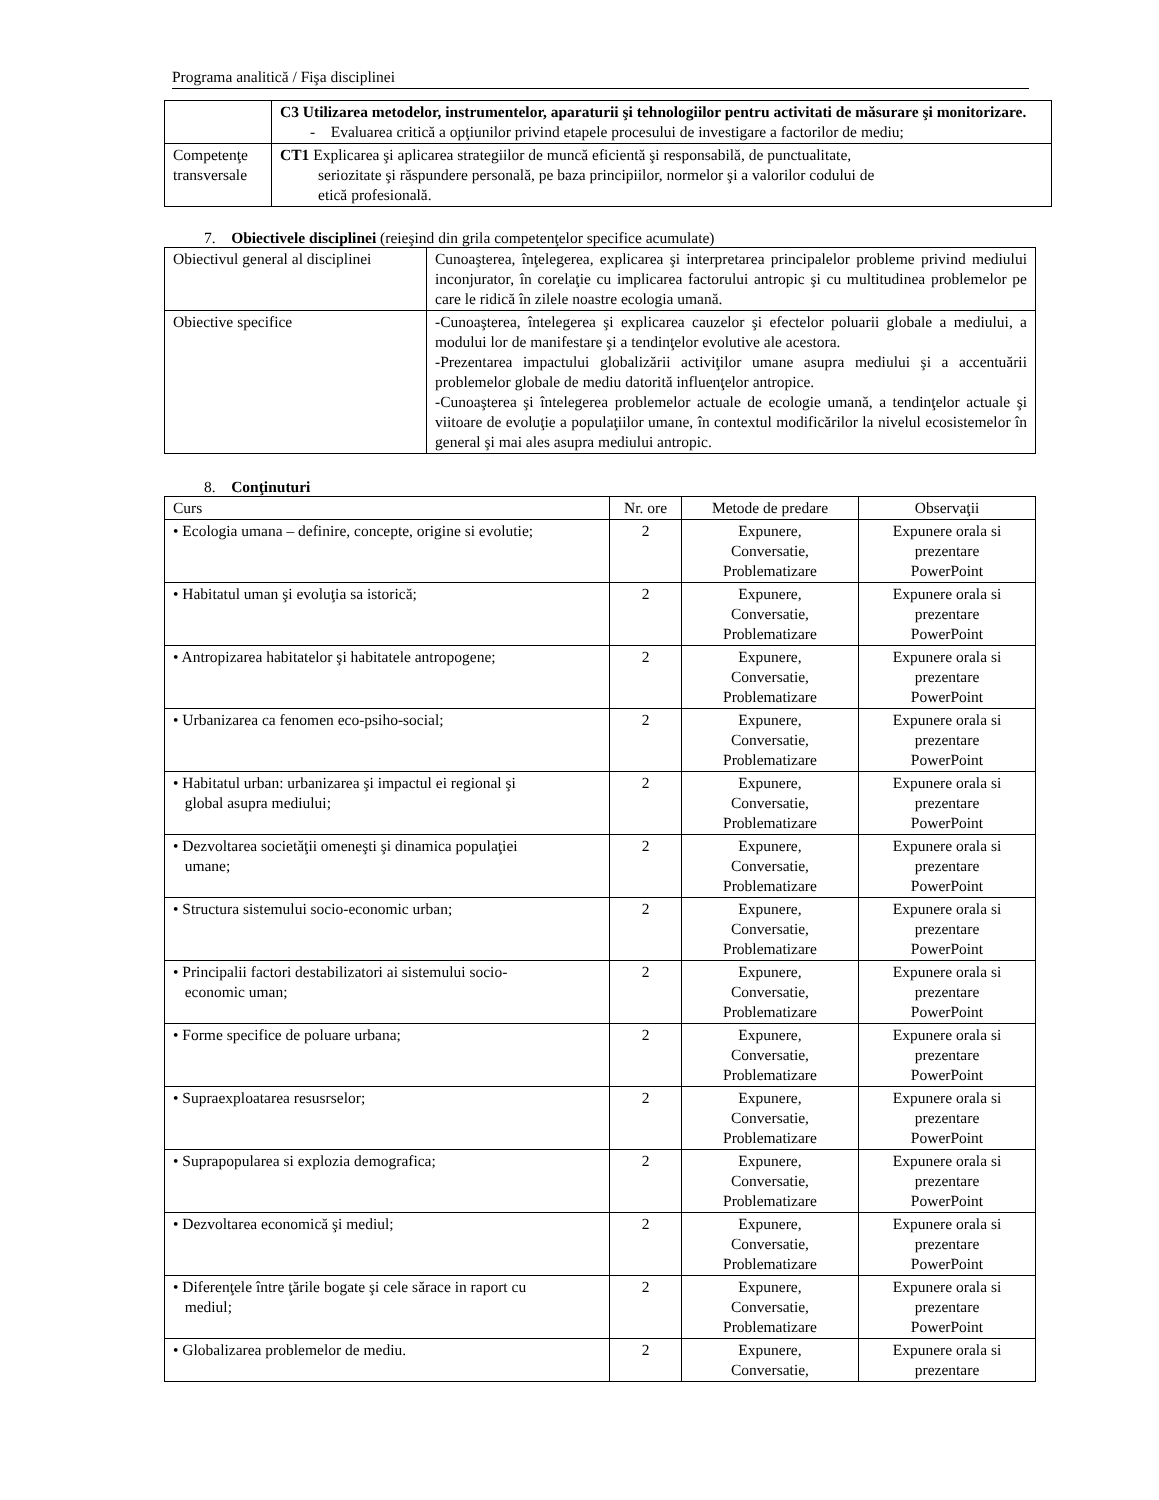Programa analitică / Fişa disciplinei
| | C3 Utilizarea metodelor, instrumentelor, aparaturii şi tehnologiilor pentru activitati de măsurare şi monitorizare. - Evaluarea critică a opţiunilor privind etapele procesului de investigare a factorilor de mediu; |
| Competenţe transversale | CT1 Explicarea şi aplicarea strategiilor de muncă eficientă şi responsabilă, de punctualitate, seriozitate şi răspundere personală, pe baza principiilor, normelor şi a valorilor codului de etică profesională. |
7. Obiectivele disciplinei (reieşind din grila competenţelor specifice acumulate)
| Obiectivul general al disciplinei | Cunoaşterea, înţelegerea, explicarea şi interpretarea principalelor probleme privind mediului inconjurator, în corelaţie cu implicarea factorului antropic şi cu multitudinea problemelor pe care le ridică în zilele noastre ecologia umană. |
| Obiective specifice | -Cunoaşterea, întelegerea şi explicarea cauzelor şi efectelor poluarii globale a mediului, a modului lor de manifestare şi a tendinţelor evolutive ale acestora. -Prezentarea impactului globalizării activiţilor umane asupra mediului şi a accentuării problemelor globale de mediu datorită influenţelor antropice. -Cunoaşterea şi întelegerea problemelor actuale de ecologie umană, a tendinţelor actuale şi viitoare de evoluţie a populaţiilor umane, în contextul modificărilor la nivelul ecosistemelor în general şi mai ales asupra mediului antropic. |
8. Conţinuturi
| Curs | Nr. ore | Metode de predare | Observaţii |
| • Ecologia umana – definire, concepte, origine si evolutie; | 2 | Expunere, Conversatie, Problematizare | Expunere orala si prezentare PowerPoint |
| • Habitatul uman şi evoluţia sa istorică; | 2 | Expunere, Conversatie, Problematizare | Expunere orala si prezentare PowerPoint |
| • Antropizarea habitatelor şi habitatele antropogene; | 2 | Expunere, Conversatie, Problematizare | Expunere orala si prezentare PowerPoint |
| • Urbanizarea ca fenomen eco-psiho-social; | 2 | Expunere, Conversatie, Problematizare | Expunere orala si prezentare PowerPoint |
| • Habitatul urban: urbanizarea şi impactul ei regional şi global asupra mediului; | 2 | Expunere, Conversatie, Problematizare | Expunere orala si prezentare PowerPoint |
| • Dezvoltarea societăţii omeneşti şi dinamica populaţiei umane; | 2 | Expunere, Conversatie, Problematizare | Expunere orala si prezentare PowerPoint |
| • Structura sistemului socio-economic urban; | 2 | Expunere, Conversatie, Problematizare | Expunere orala si prezentare PowerPoint |
| • Principalii factori destabilizatori ai sistemului socio- economic uman; | 2 | Expunere, Conversatie, Problematizare | Expunere orala si prezentare PowerPoint |
| • Forme specifice de poluare urbana; | 2 | Expunere, Conversatie, Problematizare | Expunere orala si prezentare PowerPoint |
| • Supraexploatarea resusrselor; | 2 | Expunere, Conversatie, Problematizare | Expunere orala si prezentare PowerPoint |
| • Suprapopularea si explozia demografica; | 2 | Expunere, Conversatie, Problematizare | Expunere orala si prezentare PowerPoint |
| • Dezvoltarea economică şi mediul; | 2 | Expunere, Conversatie, Problematizare | Expunere orala si prezentare PowerPoint |
| • Diferenţele între ţările bogate şi cele sărace in raport cu mediul; | 2 | Expunere, Conversatie, Problematizare | Expunere orala si prezentare PowerPoint |
| • Globalizarea problemelor de mediu. | 2 | Expunere, Conversatie, | Expunere orala si prezentare |